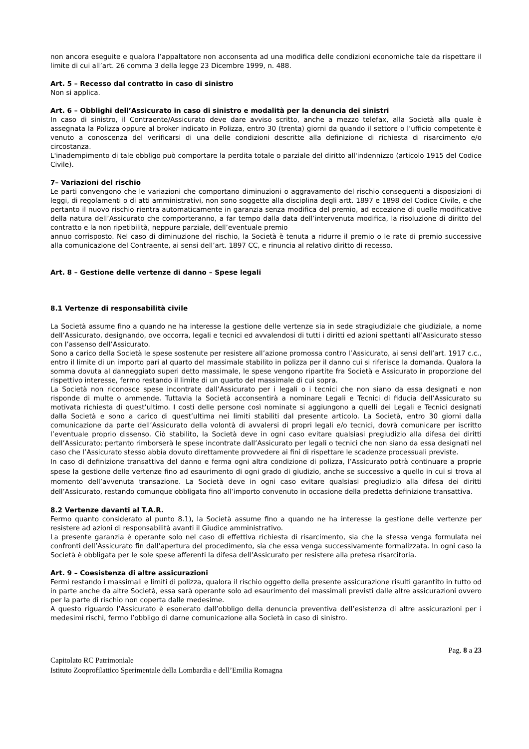non ancora eseguite e qualora l’appaltatore non acconsenta ad una modifica delle condizioni economiche tale da rispettare il limite di cui all’art. 26 comma 3 della legge 23 Dicembre 1999, n. 488.
Art. 5 – Recesso dal contratto in caso di sinistro
Non si applica.
Art. 6 – Obblighi dell’Assicurato in caso di sinistro e modalità per la denuncia dei sinistri
In caso di sinistro, il Contraente/Assicurato deve dare avviso scritto, anche a mezzo telefax, alla Società alla quale è assegnata la Polizza oppure al broker indicato in Polizza, entro 30 (trenta) giorni da quando il settore o l’ufficio competente è venuto a conoscenza del verificarsi di una delle condizioni descritte alla definizione di richiesta di risarcimento e/o circostanza.
L'inadempimento di tale obbligo può comportare la perdita totale o parziale del diritto all'indennizzo (articolo 1915 del Codice Civile).
7– Variazioni del rischio
Le parti convengono che le variazioni che comportano diminuzioni o aggravamento del rischio conseguenti a disposizioni di leggi, di regolamenti o di atti amministrativi, non sono soggette alla disciplina degli artt. 1897 e 1898 del Codice Civile, e che pertanto il nuovo rischio rientra automaticamente in garanzia senza modifica del premio, ad eccezione di quelle modificative della natura dell’Assicurato che comporteranno, a far tempo dalla data dell’intervenuta modifica, la risoluzione di diritto del contratto e la non ripetibilità, neppure parziale, dell’eventuale premio
annuo corrisposto. Nel caso di diminuzione del rischio, la Società è tenuta a ridurre il premio o le rate di premio successive alla comunicazione del Contraente, ai sensi dell’art. 1897 CC, e rinuncia al relativo diritto di recesso.
Art. 8 – Gestione delle vertenze di danno – Spese legali
8.1 Vertenze di responsabilità civile
La Società assume fino a quando ne ha interesse la gestione delle vertenze sia in sede stragiudiziale che giudiziale, a nome dell’Assicurato, designando, ove occorra, legali e tecnici ed avvalendosi di tutti i diritti ed azioni spettanti all’Assicurato stesso con l’assenso dell’Assicurato.
Sono a carico della Società le spese sostenute per resistere all’azione promossa contro l’Assicurato, ai sensi dell’art. 1917 c.c., entro il limite di un importo pari al quarto del massimale stabilito in polizza per il danno cui si riferisce la domanda. Qualora la somma dovuta al danneggiato superi detto massimale, le spese vengono ripartite fra Società e Assicurato in proporzione del rispettivo interesse, fermo restando il limite di un quarto del massimale di cui sopra.
La Società non riconosce spese incontrate dall’Assicurato per i legali o i tecnici che non siano da essa designati e non risponde di multe o ammende. Tuttavia la Società acconsentirà a nominare Legali e Tecnici di fiducia dell’Assicurato su motivata richiesta di quest’ultimo. I costi delle persone così nominate si aggiungono a quelli dei Legali e Tecnici designati dalla Società e sono a carico di quest’ultima nei limiti stabiliti dal presente articolo. La Società, entro 30 giorni dalla comunicazione da parte dell’Assicurato della volontà di avvalersi di propri legali e/o tecnici, dovrà comunicare per iscritto l’eventuale proprio dissenso. Ciò stabilito, la Società deve in ogni caso evitare qualsiasi pregiudizio alla difesa dei diritti dell’Assicurato; pertanto rimborserà le spese incontrate dall’Assicurato per legali o tecnici che non siano da essa designati nel caso che l’Assicurato stesso abbia dovuto direttamente provvedere ai fini di rispettare le scadenze processuali previste.
In caso di definizione transattiva del danno e ferma ogni altra condizione di polizza, l’Assicurato potrà continuare a proprie spese la gestione delle vertenze fino ad esaurimento di ogni grado di giudizio, anche se successivo a quello in cui si trova al momento dell’avvenuta transazione. La Società deve in ogni caso evitare qualsiasi pregiudizio alla difesa dei diritti dell’Assicurato, restando comunque obbligata fino all’importo convenuto in occasione della predetta definizione transattiva.
8.2 Vertenze davanti al T.A.R.
Fermo quanto considerato al punto 8.1), la Società assume fino a quando ne ha interesse la gestione delle vertenze per resistere ad azioni di responsabilità avanti il Giudice amministrativo.
La presente garanzia è operante solo nel caso di effettiva richiesta di risarcimento, sia che la stessa venga formulata nei confronti dell’Assicurato fin dall’apertura del procedimento, sia che essa venga successivamente formalizzata. In ogni caso la Società è obbligata per le sole spese afferenti la difesa dell’Assicurato per resistere alla pretesa risarcitoria.
Art. 9 – Coesistenza di altre assicurazioni
Fermi restando i massimali e limiti di polizza, qualora il rischio oggetto della presente assicurazione risulti garantito in tutto od in parte anche da altre Società, essa sarà operante solo ad esaurimento dei massimali previsti dalle altre assicurazioni ovvero per la parte di rischio non coperta dalle medesime.
A questo riguardo l’Assicurato è esonerato dall’obbligo della denuncia preventiva dell’esistenza di altre assicurazioni per i medesimi rischi, fermo l’obbligo di darne comunicazione alla Società in caso di sinistro.
Pag. 8 a 23
Capitolato RC Patrimoniale
Istituto Zooprofilattico Sperimentale della Lombardia e dell’Emilia Romagna